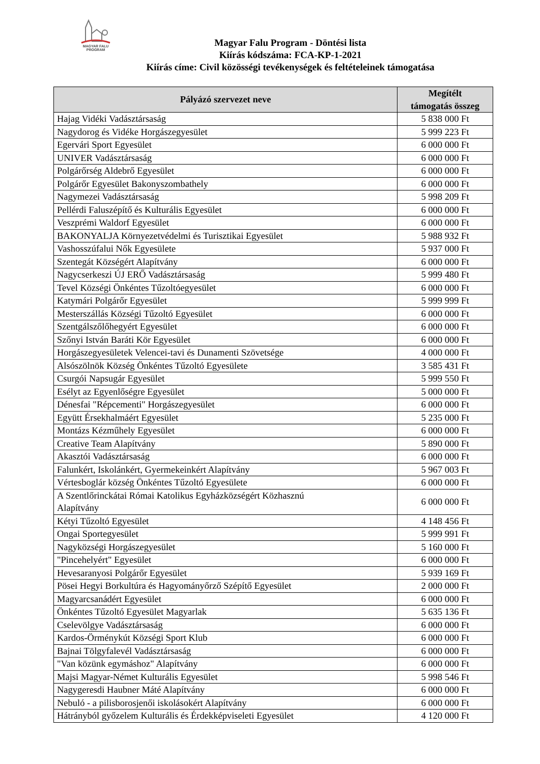MAGYAR FALU
PROGRAM
Magyar Falu Program - Döntési lista
Kiírás kódszáma: FCA-KP-1-2021
Kiírás címe: Civil közösségi tevékenységek és feltételeinek támogatása
| Pályázó szervezet neve | Megítélt támogatás összeg |
| --- | --- |
| Hajag Vidéki Vadásztársaság | 5 838 000 Ft |
| Nagydorog és Vidéke Horgászegyesület | 5 999 223 Ft |
| Egervári Sport Egyesület | 6 000 000 Ft |
| UNIVER Vadásztársaság | 6 000 000 Ft |
| Polgárőrség Aldebrő Egyesület | 6 000 000 Ft |
| Polgárőr Egyesület Bakonyszombathely | 6 000 000 Ft |
| Nagymezei Vadásztársaság | 5 998 209 Ft |
| Pellérdi Faluszépítő és Kulturális Egyesület | 6 000 000 Ft |
| Veszprémi Waldorf Egyesület | 6 000 000 Ft |
| BAKONYALJA Környezetvédelmi és Turisztikai Egyesület | 5 988 932 Ft |
| Vashosszúfalui Nők Egyesülete | 5 937 000 Ft |
| Szentegát Községért Alapítvány | 6 000 000 Ft |
| Nagycserkeszi ÚJ ERŐ Vadásztársaság | 5 999 480 Ft |
| Tevel Községi Önkéntes Tűzoltóegyesület | 6 000 000 Ft |
| Katymári Polgárőr Egyesület | 5 999 999 Ft |
| Mesterszállás Községi Tűzoltó Egyesület | 6 000 000 Ft |
| Szentgálszőlőhegyért Egyesület | 6 000 000 Ft |
| Szőnyi István Baráti Kör Egyesület | 6 000 000 Ft |
| Horgászegyesületek Velencei-tavi és Dunamenti Szövetsége | 4 000 000 Ft |
| Alsószölnök Község Önkéntes Tűzoltó Egyesülete | 3 585 431 Ft |
| Csurgói Napsugár Egyesület | 5 999 550 Ft |
| Esélyt az Egyenlőségre Egyesület | 5 000 000 Ft |
| Dénesfai "Répcementi" Horgászegyesület | 6 000 000 Ft |
| Együtt Érsekhalmáért Egyesület | 5 235 000 Ft |
| Montázs Kézműhely Egyesület | 6 000 000 Ft |
| Creative Team Alapítvány | 5 890 000 Ft |
| Akasztói Vadásztársaság | 6 000 000 Ft |
| Falunkért, Iskolánkért, Gyermekeinkért Alapítvány | 5 967 003 Ft |
| Vértesboglár község Önkéntes Tűzoltó Egyesülete | 6 000 000 Ft |
| A Szentlőrinckátai Római Katolikus Egyházközségért Közhasznú Alapítvány | 6 000 000 Ft |
| Kétyi Tűzoltó Egyesület | 4 148 456 Ft |
| Ongai Sportegyesület | 5 999 991 Ft |
| Nagyközségi Horgászegyesület | 5 160 000 Ft |
| "Pincehelyért" Egyesület | 6 000 000 Ft |
| Hevesaranyosi Polgárőr Egyesület | 5 939 169 Ft |
| Pösei Hegyi Borkultúra és Hagyományőrző Szépítő Egyesület | 2 000 000 Ft |
| Magyarcsanádért Egyesület | 6 000 000 Ft |
| Önkéntes Tűzoltó Egyesület Magyarlak | 5 635 136 Ft |
| Cselevölgye Vadásztársaság | 6 000 000 Ft |
| Kardos-Örménykút Községi Sport Klub | 6 000 000 Ft |
| Bajnai Tölgyfalevél Vadásztársaság | 6 000 000 Ft |
| "Van közünk egymáshoz" Alapítvány | 6 000 000 Ft |
| Majsi Magyar-Német Kulturális Egyesület | 5 998 546 Ft |
| Nagygeresdi Haubner Máté Alapítvány | 6 000 000 Ft |
| Nebuló - a pilisborosjenői iskolásokért Alapítvány | 6 000 000 Ft |
| Hátrányból győzelem Kulturális és Érdekképviseleti Egyesület | 4 120 000 Ft |